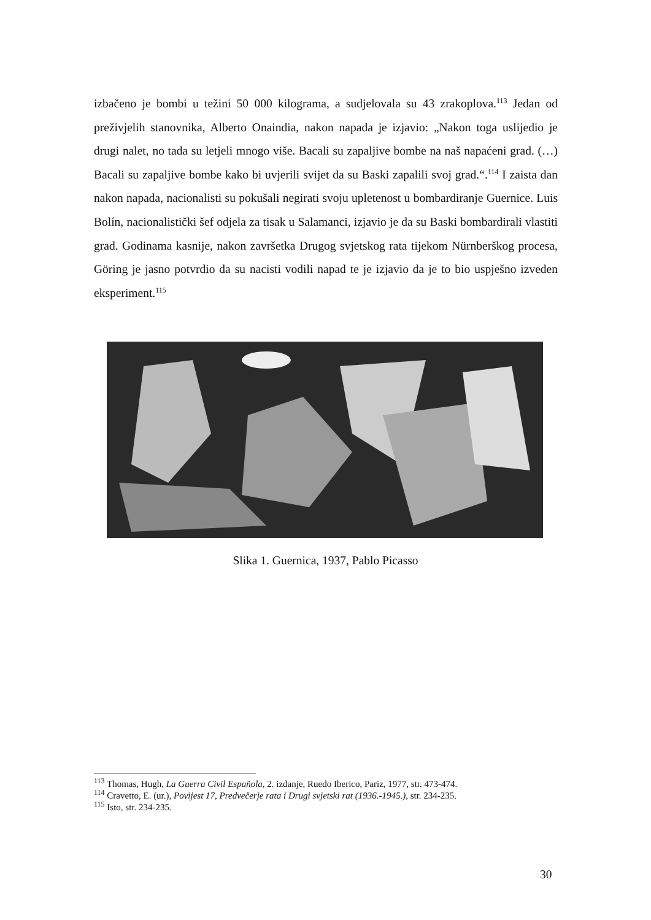izbačeno je bombi u težini 50 000 kilograma, a sudjelovala su 43 zrakoplova.<sup>113</sup> Jedan od preživjelih stanovnika, Alberto Onaindia, nakon napada je izjavio: „Nakon toga uslijedio je drugi nalet, no tada su letjeli mnogo više. Bacali su zapaljive bombe na naš napaćeni grad. (…) Bacali su zapaljive bombe kako bi uvjerili svijet da su Baski zapalili svoj grad.“.<sup>114</sup> I zaista dan nakon napada, nacionalisti su pokušali negirati svoju upletenost u bombardiranje Guernice. Luis Bolín, nacionalistički šef odjela za tisak u Salamanci, izjavio je da su Baski bombardirali vlastiti grad. Godinama kasnije, nakon završetka Drugog svjetskog rata tijekom Nürnberškog procesa, Göring je jasno potvrdio da su nacisti vodili napad te je izjavio da je to bio uspješno izveden eksperiment.<sup>115</sup>
Slika 1. Guernica, 1937, Pablo Picasso
<sup>113</sup> Thomas, Hugh, La Guerra Civil Española, 2. izdanje, Ruedo Iberico, Pariz, 1977, str. 473-474.
<sup>114</sup> Cravetto, E. (ur.), Povijest 17, Predvečerje rata i Drugi svjetski rat (1936.-1945.), str. 234-235.
<sup>115</sup> Isto, str. 234-235.
30